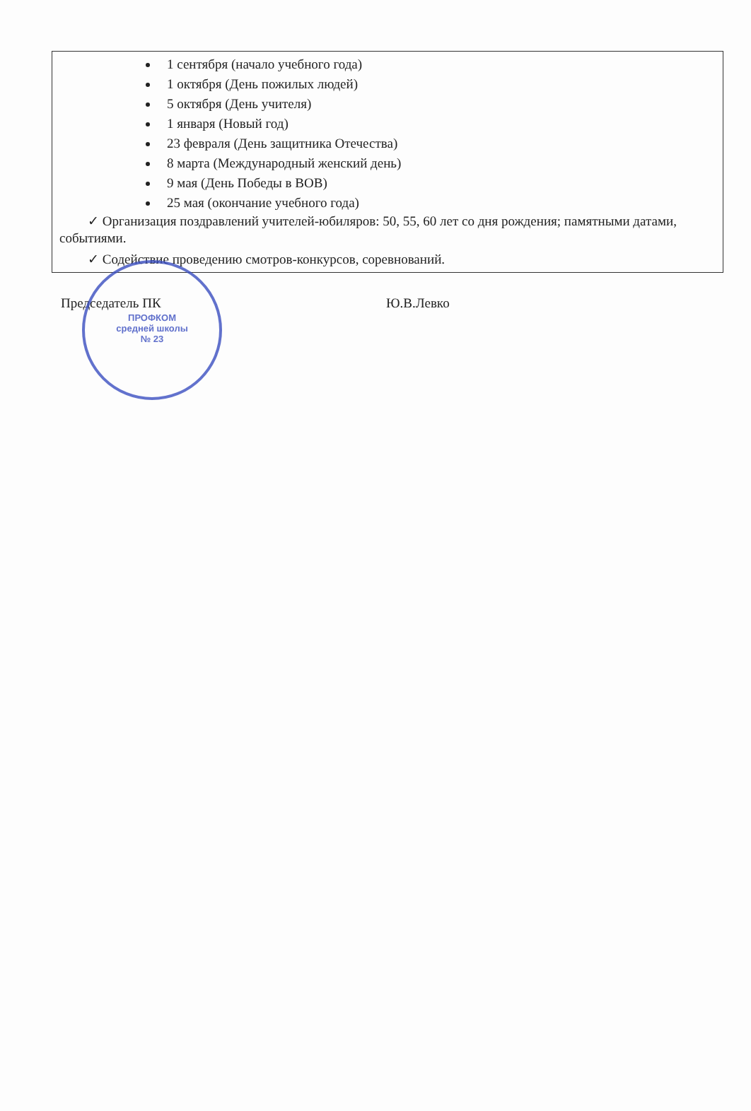1 сентября (начало учебного года)
1 октября (День пожилых людей)
5 октября (День учителя)
1 января (Новый год)
23 февраля (День защитника Отечества)
8 марта (Международный женский день)
9 мая (День Победы в ВОВ)
25 мая (окончание учебного года)
✓ Организация поздравлений учителей-юбиляров: 50, 55, 60 лет со дня рождения; памятными датами, событиями.
✓ Содействие проведению смотров-конкурсов, соревнований.
ПРОФКОМ
средней школы
№ 23
Председатель ПК Ю.В.Левко